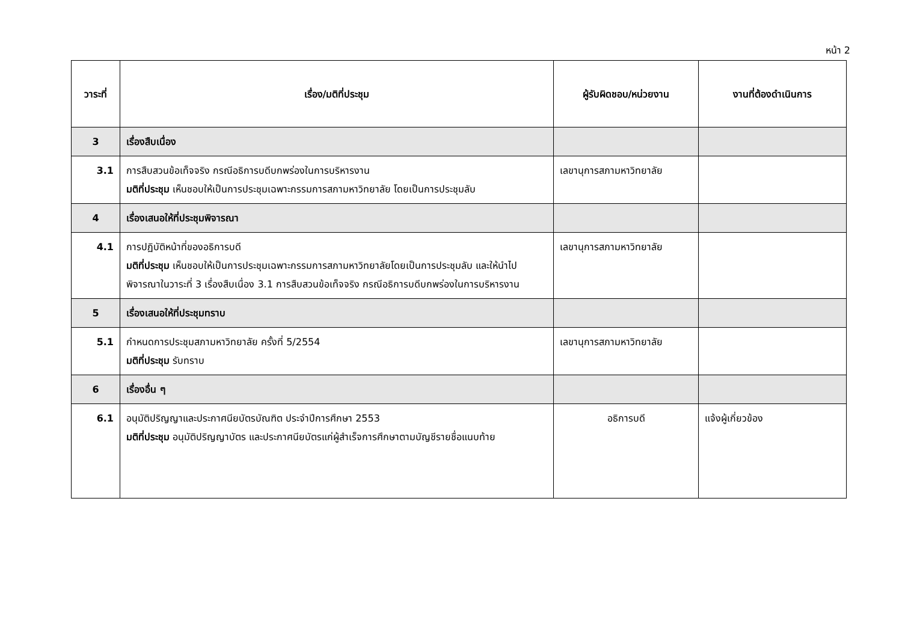หน้า 2
| วาระที่ | เรื่อง/มติที่ประชุม | ผู้รับผิดชอบ/หน่วยงาน | งานที่ต้องดำเนินการ |
| --- | --- | --- | --- |
| 3 | เรื่องสืบเนื่อง | | |
| 3.1 | การสืบสวนข้อเท็จจริง กรณีอธิการบดีบกพร่องในการบริหารงาน มติที่ประชุม เห็นชอบให้เป็นการประชุมเฉพาะกรรมการสภามหาวิทยาลัย โดยเป็นการประชุมลับ | เลขานุการสภามหาวิทยาลัย | |
| 4 | เรื่องเสนอให้ที่ประชุมพิจารณา | | |
| 4.1 | การปฏิบัติหน้าที่ของอธิการบดี มติที่ประชุม เห็นชอบให้เป็นการประชุมเฉพาะกรรมการสภามหาวิทยาลัยโดยเป็นการประชุมลับ และให้นำไปพิจารณาในวาระที่ 3 เรื่องสืบเนื่อง 3.1 การสืบสวนข้อเท็จจริง กรณีอธิการบดีบกพร่องในการบริหารงาน | เลขานุการสภามหาวิทยาลัย | |
| 5 | เรื่องเสนอให้ที่ประชุมทราบ | | |
| 5.1 | กำหนดการประชุมสภามหาวิทยาลัย ครั้งที่ 5/2554 มติที่ประชุม รับทราบ | เลขานุการสภามหาวิทยาลัย | |
| 6 | เรื่องอื่น ๆ | | |
| 6.1 | อนุมัติปริญญาและประกาศนียบัตรบัณฑิต ประจำปีการศึกษา 2553 มติที่ประชุม อนุมัติปริญญาบัตร และประกาศนียบัตรแก่ผู้สำเร็จการศึกษาตามบัญชีรายชื่อแนบท้าย | อธิการบดี | แจ้งผู้เกี่ยวข้อง |